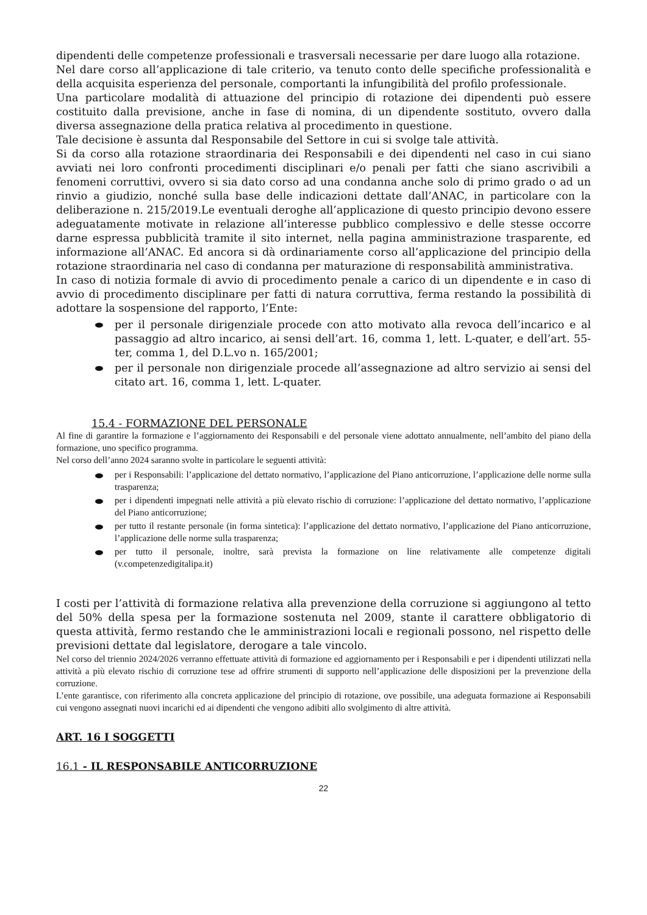dipendenti delle competenze professionali e trasversali necessarie per dare luogo alla rotazione.
Nel dare corso all’applicazione di tale criterio, va tenuto conto delle specifiche professionalità e della acquisita esperienza del personale, comportanti la infungibilità del profilo professionale.
Una particolare modalità di attuazione del principio di rotazione dei dipendenti può essere costituito dalla previsione, anche in fase di nomina, di un dipendente sostituto, ovvero dalla diversa assegnazione della pratica relativa al procedimento in questione.
Tale decisione è assunta dal Responsabile del Settore in cui si svolge tale attività.
Si da corso alla rotazione straordinaria dei Responsabili e dei dipendenti nel caso in cui siano avviati nei loro confronti procedimenti disciplinari e/o penali per fatti che siano ascrivibili a fenomeni corruttivi, ovvero si sia dato corso ad una condanna anche solo di primo grado o ad un rinvio a giudizio, nonché sulla base delle indicazioni dettate dall’ANAC, in particolare con la deliberazione n. 215/2019.Le eventuali deroghe all’applicazione di questo principio devono essere adeguatamente motivate in relazione all’interesse pubblico complessivo e delle stesse occorre darne espressa pubblicità tramite il sito internet, nella pagina amministrazione trasparente, ed informazione all’ANAC. Ed ancora si dà ordinariamente corso all’applicazione del principio della rotazione straordinaria nel caso di condanna per maturazione di responsabilità amministrativa.
In caso di notizia formale di avvio di procedimento penale a carico di un dipendente e in caso di avvio di procedimento disciplinare per fatti di natura corruttiva, ferma restando la possibilità di adottare la sospensione del rapporto, l’Ente:
per il personale dirigenziale procede con atto motivato alla revoca dell’incarico e al passaggio ad altro incarico, ai sensi dell’art. 16, comma 1, lett. L-quater, e dell’art. 55-ter, comma 1, del D.L.vo n. 165/2001;
per il personale non dirigenziale procede all’assegnazione ad altro servizio ai sensi del citato art. 16, comma 1, lett. L-quater.
15.4 - FORMAZIONE DEL PERSONALE
Al fine di garantire la formazione e l’aggiornamento dei Responsabili e del personale viene adottato annualmente, nell’ambito del piano della formazione, uno specifico programma.
Nel corso dell’anno 2024 saranno svolte in particolare le seguenti attività:
per i Responsabili: l’applicazione del dettato normativo, l’applicazione del Piano anticorruzione, l’applicazione delle norme sulla trasparenza;
per i dipendenti impegnati nelle attività a più elevato rischio di corruzione: l’applicazione del dettato normativo, l’applicazione del Piano anticorruzione;
per tutto il restante personale (in forma sintetica): l’applicazione del dettato normativo, l’applicazione del Piano anticorruzione, l’applicazione delle norme sulla trasparenza;
per tutto il personale, inoltre, sarà prevista la formazione on line relativamente alle competenze digitali (v.competenzedigitalipa.it)
I costi per l’attività di formazione relativa alla prevenzione della corruzione si aggiungono al tetto del 50% della spesa per la formazione sostenuta nel 2009, stante il carattere obbligatorio di questa attività, fermo restando che le amministrazioni locali e regionali possono, nel rispetto delle previsioni dettate dal legislatore, derogare a tale vincolo.
Nel corso del triennio 2024/2026 verranno effettuate attività di formazione ed aggiornamento per i Responsabili e per i dipendenti utilizzati nella attività a più elevato rischio di corruzione tese ad offrire strumenti di supporto nell’applicazione delle disposizioni per la prevenzione della corruzione.
L’ente garantisce, con riferimento alla concreta applicazione del principio di rotazione, ove possibile, una adeguata formazione ai Responsabili cui vengono assegnati nuovi incarichi ed ai dipendenti che vengono adibiti allo svolgimento di altre attività.
ART. 16 I SOGGETTI
16.1 - IL RESPONSABILE ANTICORRUZIONE
22